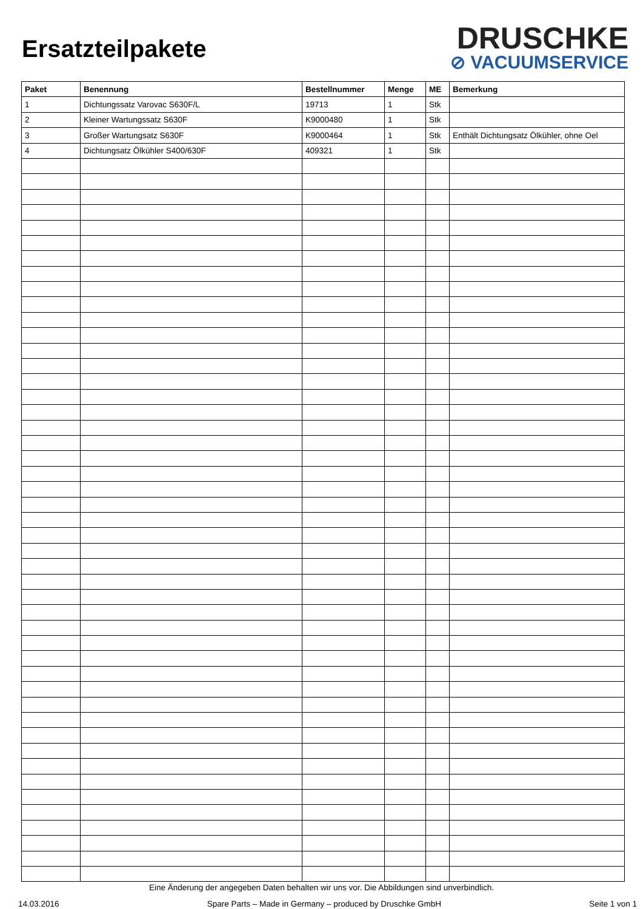Ersatzteilpakete
DRUSCHKE
⊘ VACUUMSERVICE
| Paket | Benennung | Bestellnummer | Menge | ME | Bemerkung |
| --- | --- | --- | --- | --- | --- |
| 1 | Dichtungssatz Varovac S630F/L | 19713 | 1 | Stk | |
| 2 | Kleiner Wartungssatz S630F | K9000480 | 1 | Stk | |
| 3 | Großer Wartungsatz S630F | K9000464 | 1 | Stk | Enthält Dichtungsatz Ölkühler, ohne Oel |
| 4 | Dichtungsatz Ölkühler S400/630F | 409321 | 1 | Stk | |
Eine Änderung der angegeben Daten behalten wir uns vor. Die Abbildungen sind unverbindlich.
14.03.2016 Spare Parts – Made in Germany – produced by Druschke GmbH Seite 1 von 1